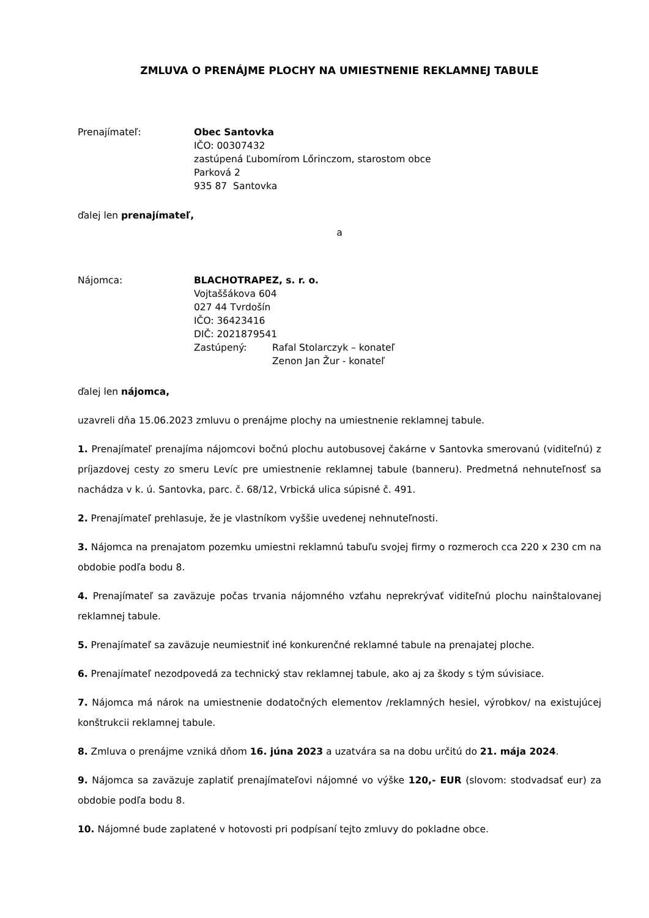ZMLUVA O PRENÁJME PLOCHY NA UMIESTNENIE REKLAMNEJ TABULE
Prenajímateľ: Obec Santovka
IČO: 00307432
zastúpená Ľubomírom Lőrinczom, starostom obce
Parková 2
935 87 Santovka
ďalej len prenajímateľ,
a
Nájomca: BLACHOTRAPEZ, s. r. o.
Vojtaššákova 604
027 44 Tvrdošín
IČO: 36423416
DIČ: 2021879541
| Zastúpený: | Rafal Stolarczyk – konateľ |
| | Zenon Jan Žur - konateľ |
ďalej len nájomca,
uzavreli dňa 15.06.2023 zmluvu o prenájme plochy na umiestnenie reklamnej tabule.
1. Prenajímateľ prenajíma nájomcovi bočnú plochu autobusovej čakárne v Santovka smerovanú (viditeľnú) z príjazdovej cesty zo smeru Levíc pre umiestnenie reklamnej tabule (banneru). Predmetná nehnuteľnosť sa nachádza v k. ú. Santovka, parc. č. 68/12, Vrbická ulica súpisné č. 491.
2. Prenajímateľ prehlasuje, že je vlastníkom vyššie uvedenej nehnuteľnosti.
3. Nájomca na prenajatom pozemku umiestni reklamnú tabuľu svojej firmy o rozmeroch cca 220 x 230 cm na obdobie podľa bodu 8.
4. Prenajímateľ sa zaväzuje počas trvania nájomného vzťahu neprekrývať viditeľnú plochu nainštalovanej reklamnej tabule.
5. Prenajímateľ sa zaväzuje neumiestniť iné konkurenčné reklamné tabule na prenajatej ploche.
6. Prenajímateľ nezodpovedá za technický stav reklamnej tabule, ako aj za škody s tým súvisiace.
7. Nájomca má nárok na umiestnenie dodatočných elementov /reklamných hesiel, výrobkov/ na existujúcej konštrukcii reklamnej tabule.
8. Zmluva o prenájme vzniká dňom 16. júna 2023 a uzatvára sa na dobu určitú do 21. mája 2024.
9. Nájomca sa zaväzuje zaplatiť prenajímateľovi nájomné vo výške 120,- EUR (slovom: stodvadsať eur) za obdobie podľa bodu 8.
10. Nájomné bude zaplatené v hotovosti pri podpísaní tejto zmluvy do pokladne obce.